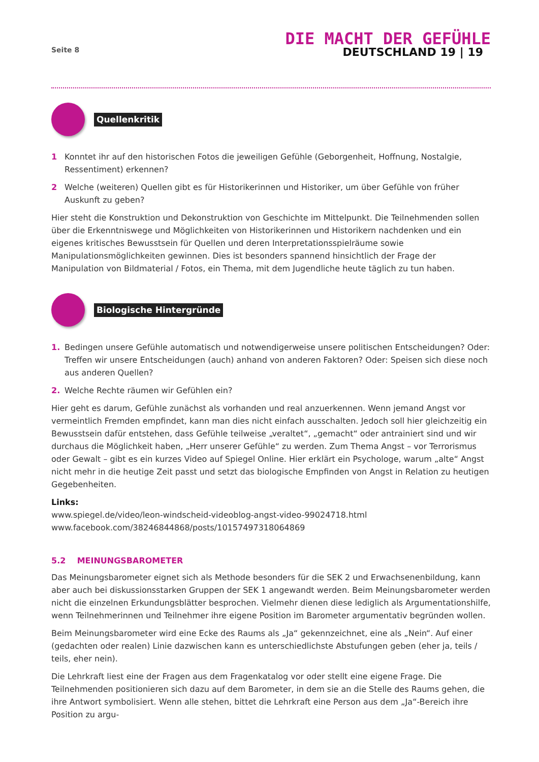Seite 8
DIE MACHT DER GEFÜHLE
DEUTSCHLAND 19 | 19
Quellenkritik
1 Konntet ihr auf den historischen Fotos die jeweiligen Gefühle (Geborgenheit, Hoffnung, Nostalgie, Ressentiment) erkennen?
2 Welche (weiteren) Quellen gibt es für Historikerinnen und Historiker, um über Gefühle von früher Auskunft zu geben?
Hier steht die Konstruktion und Dekonstruktion von Geschichte im Mittelpunkt. Die Teilnehmenden sollen über die Erkenntniswege und Möglichkeiten von Historikerinnen und Historikern nachdenken und ein eigenes kritisches Bewusstsein für Quellen und deren Interpretationsspielräume sowie Manipulationsmöglichkeiten gewinnen. Dies ist besonders spannend hinsichtlich der Frage der Manipulation von Bildmaterial / Fotos, ein Thema, mit dem Jugendliche heute täglich zu tun haben.
Biologische Hintergründe
1. Bedingen unsere Gefühle automatisch und notwendigerweise unsere politischen Entscheidungen? Oder: Treffen wir unsere Entscheidungen (auch) anhand von anderen Faktoren? Oder: Speisen sich diese noch aus anderen Quellen?
2. Welche Rechte räumen wir Gefühlen ein?
Hier geht es darum, Gefühle zunächst als vorhanden und real anzuerkennen. Wenn jemand Angst vor vermeintlich Fremden empfindet, kann man dies nicht einfach ausschalten. Jedoch soll hier gleichzeitig ein Bewusstsein dafür entstehen, dass Gefühle teilweise „veraltet“, „gemacht“ oder antrainiert sind und wir durchaus die Möglichkeit haben, „Herr unserer Gefühle“ zu werden. Zum Thema Angst – vor Terrorismus oder Gewalt – gibt es ein kurzes Video auf Spiegel Online. Hier erklärt ein Psychologe, warum „alte“ Angst nicht mehr in die heutige Zeit passt und setzt das biologische Empfinden von Angst in Relation zu heutigen Gegebenheiten.
Links:
www.spiegel.de/video/leon-windscheid-videoblog-angst-video-99024718.html
www.facebook.com/38246844868/posts/10157497318064869
5.2 MEINUNGSBAROMETER
Das Meinungsbarometer eignet sich als Methode besonders für die SEK 2 und Erwachsenenbildung, kann aber auch bei diskussionsstarken Gruppen der SEK 1 angewandt werden. Beim Meinungsbarometer werden nicht die einzelnen Erkundungsblätter besprochen. Vielmehr dienen diese lediglich als Argumentationshilfe, wenn Teilnehmerinnen und Teilnehmer ihre eigene Position im Barometer argumentativ begründen wollen.
Beim Meinungsbarometer wird eine Ecke des Raums als „Ja“ gekennzeichnet, eine als „Nein“. Auf einer (gedachten oder realen) Linie dazwischen kann es unterschiedlichste Abstufungen geben (eher ja, teils / teils, eher nein).
Die Lehrkraft liest eine der Fragen aus dem Fragenkatalog vor oder stellt eine eigene Frage. Die Teilnehmenden positionieren sich dazu auf dem Barometer, in dem sie an die Stelle des Raums gehen, die ihre Antwort symbolisiert. Wenn alle stehen, bittet die Lehrkraft eine Person aus dem „Ja“-Bereich ihre Position zu argu-